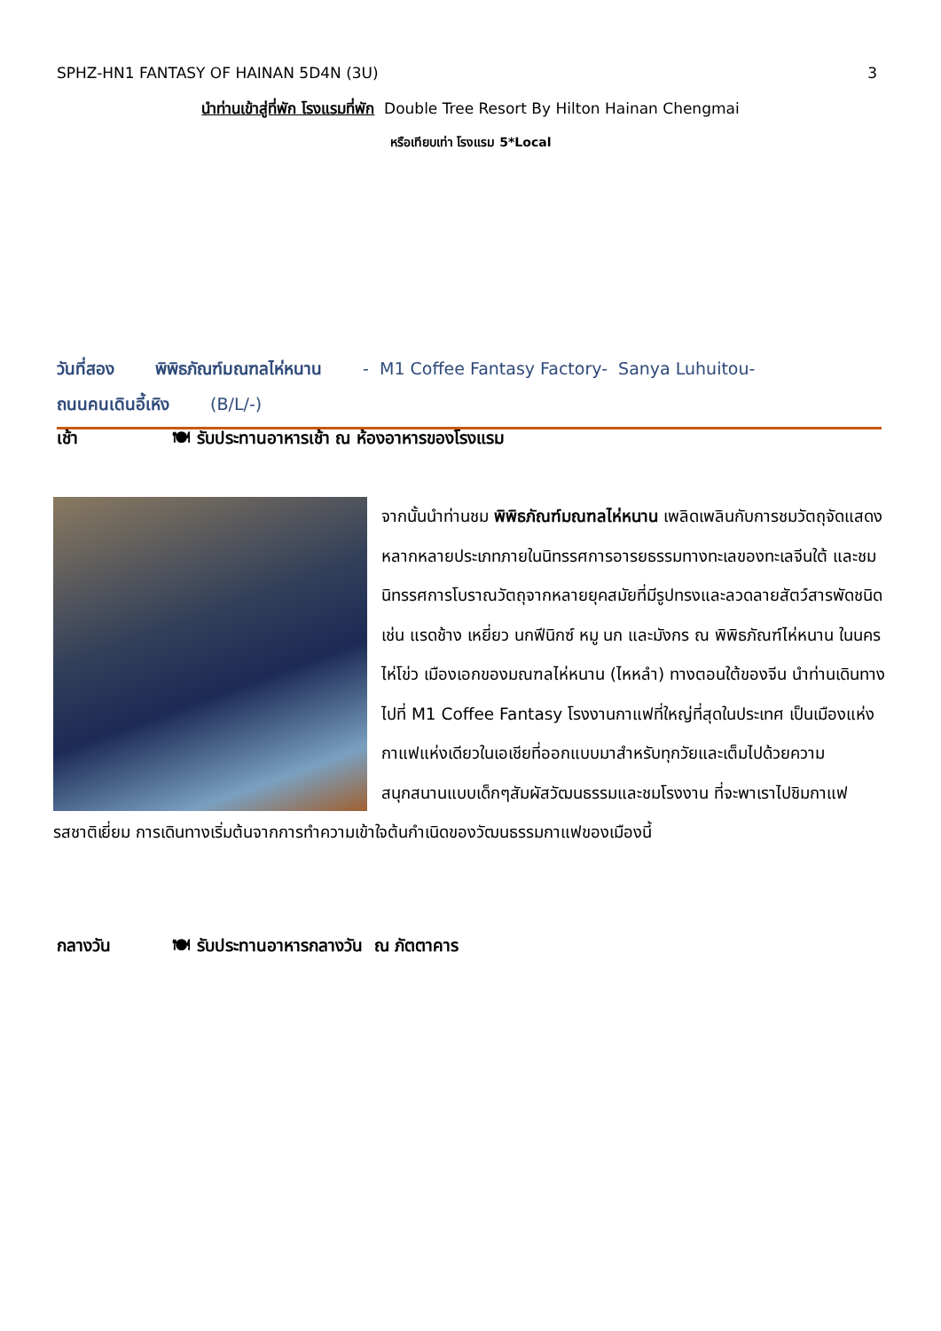SPHZ-HN1 FANTASY OF HAINAN 5D4N (3U) 3
นำท่านเข้าสู่ที่พัก โรงแรมที่พัก Double Tree Resort By Hilton Hainan Chengmai
หรือเทียบเท่า โรงแรม 5*Local
วันที่สอง พิพิธภัณฑ์มณฑลไห่หนาน - M1 Coffee Fantasy Factory- Sanya Luhuitou-
ถนนคนเดินอี้เหิง (B/L/-)
เช้า 🍽 รับประทานอาหารเช้า ณ ห้องอาหารของโรงแรม
จากนั้นนำท่านชม พิพิธภัณฑ์มณฑลไห่หนาน เพลิดเพลินกับการชมวัตถุจัดแสดงหลากหลายประเภทภายในนิทรรศการอารยธรรมทางทะเลของทะเลจีนใต้ และชมนิทรรศการโบราณวัตถุจากหลายยุคสมัยที่มีรูปทรงและลวดลายสัตว์สารพัดชนิด เช่น แรดช้าง เหยี่ยว นกฟีนิกซ์ หมู นก และมังกร ณ พิพิธภัณฑ์ไห่หนาน ในนครไห่โข่ว เมืองเอกของมณฑลไห่หนาน (ไหหลำ) ทางตอนใต้ของจีน นำท่านเดินทางไปที่ M1 Coffee Fantasy โรงงานกาแฟที่ใหญ่ที่สุดในประเทศ เป็นเมืองแห่งกาแฟแห่งเดียวในเอเชียที่ออกแบบมาสำหรับทุกวัยและเต็มไปด้วยความสนุกสนานแบบเด็กๆสัมผัสวัฒนธรรมและชมโรงงาน ที่จะพาเราไปชิมกาแฟรสชาติเยี่ยม การเดินทางเริ่มต้นจากการทำความเข้าใจต้นกำเนิดของวัฒนธรรมกาแฟของเมืองนี้
กลางวัน 🍽 รับประทานอาหารกลางวัน ณ ภัตตาคาร